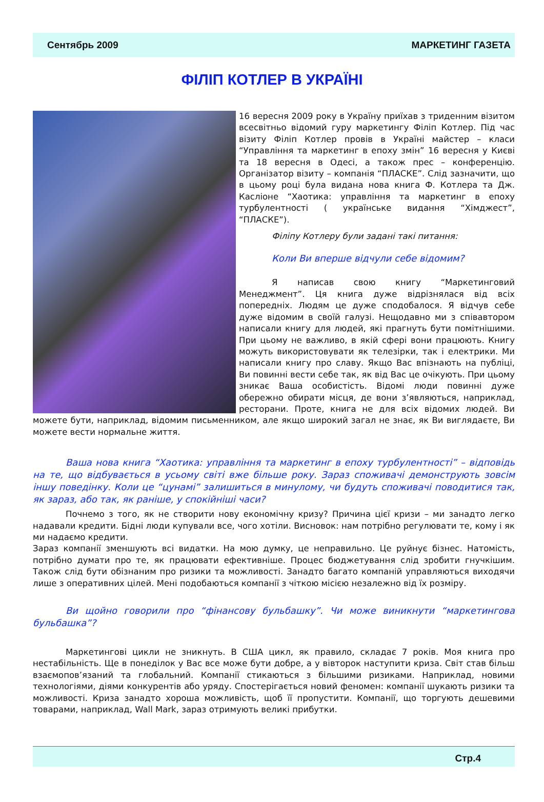Сентябрь 2009 МАРКЕТИНГ ГАЗЕТА
ФІЛІП КОТЛЕР В УКРАЇНІ
16 вересня 2009 року в Україну приїхав з триденним візитом всесвітньо відомий гуру маркетингу Філіп Котлер. Під час візиту Філіп Котлер провів в Україні майстер – класи “Управління та маркетинг в епоху змін” 16 вересня у Києві та 18 вересня в Одесі, а також прес – конференцію. Організатор візиту – компанія “ПЛАСКЕ”. Слід зазначити, що в цьому році була видана нова книга Ф. Котлера та Дж. Касліоне “Хаотика: управління та маркетинг в епоху турбулентності ( українське видання “Хімджест”, “ПЛАСКЕ”).
Філіпу Котлеру були задані такі питання:
Коли Ви вперше відчули себе відомим?
Я написав свою книгу “Маркетинговий Менеджмент”. Ця книга дуже відрізнялася від всіх попередніх. Людям це дуже сподобалося. Я відчув себе дуже відомим в своїй галузі. Нещодавно ми з співавтором написали книгу для людей, які прагнуть бути помітнішими. При цьому не важливо, в якій сфері вони працюють. Книгу можуть використовувати як телезірки, так і електрики. Ми написали книгу про славу. Якщо Вас впізнають на публіці, Ви повинні вести себе так, як від Вас це очікують. При цьому зникає Ваша особистість. Відомі люди повинні дуже обережно обирати місця, де вони з’являються, наприклад, ресторани. Проте, книга не для всіх відомих людей. Ви можете бути, наприклад, відомим письменником, але якщо широкий загал не знає, як Ви виглядаєте, Ви можете вести нормальне життя.
Ваша нова книга “Хаотика: управління та маркетинг в епоху турбулентності” – відповідь на те, що відбувається в усьому світі вже більше року. Зараз споживачі демонструють зовсім іншу поведінку. Коли це “цунамі” залишиться в минулому, чи будуть споживачі поводитися так, як зараз, або так, як раніше, у спокійніші часи?
Почнемо з того, як не створити нову економічну кризу? Причина цієї кризи – ми занадто легко надавали кредити. Бідні люди купували все, чого хотіли. Висновок: нам потрібно регулювати те, кому і як ми надаємо кредити.
Зараз компанії зменшують всі видатки. На мою думку, це неправильно. Це руйнує бізнес. Натомість, потрібно думати про те, як працювати ефективніше. Процес бюджетування слід зробити гнучкішим. Також слід бути обізнаним про ризики та можливості. Занадто багато компаній управляються виходячи лише з оперативних цілей. Мені подобаються компанії з чіткою місією незалежно від їх розміру.
Ви щойно говорили про “фінансову бульбашку”. Чи може виникнути “маркетингова бульбашка”?
Маркетингові цикли не зникнуть. В США цикл, як правило, складає 7 років. Моя книга про нестабільність. Ще в понеділок у Вас все може бути добре, а у вівторок наступити криза. Світ став більш взаємопов’язаний та глобальний. Компанії стикаються з більшими ризиками. Наприклад, новими технологіями, діями конкурентів або уряду. Спостерігається новий феномен: компанії шукають ризики та можливості. Криза занадто хороша можливість, щоб її пропустити. Компанії, що торгують дешевими товарами, наприклад, Wall Mark, зараз отримують великі прибутки.
Стр.4